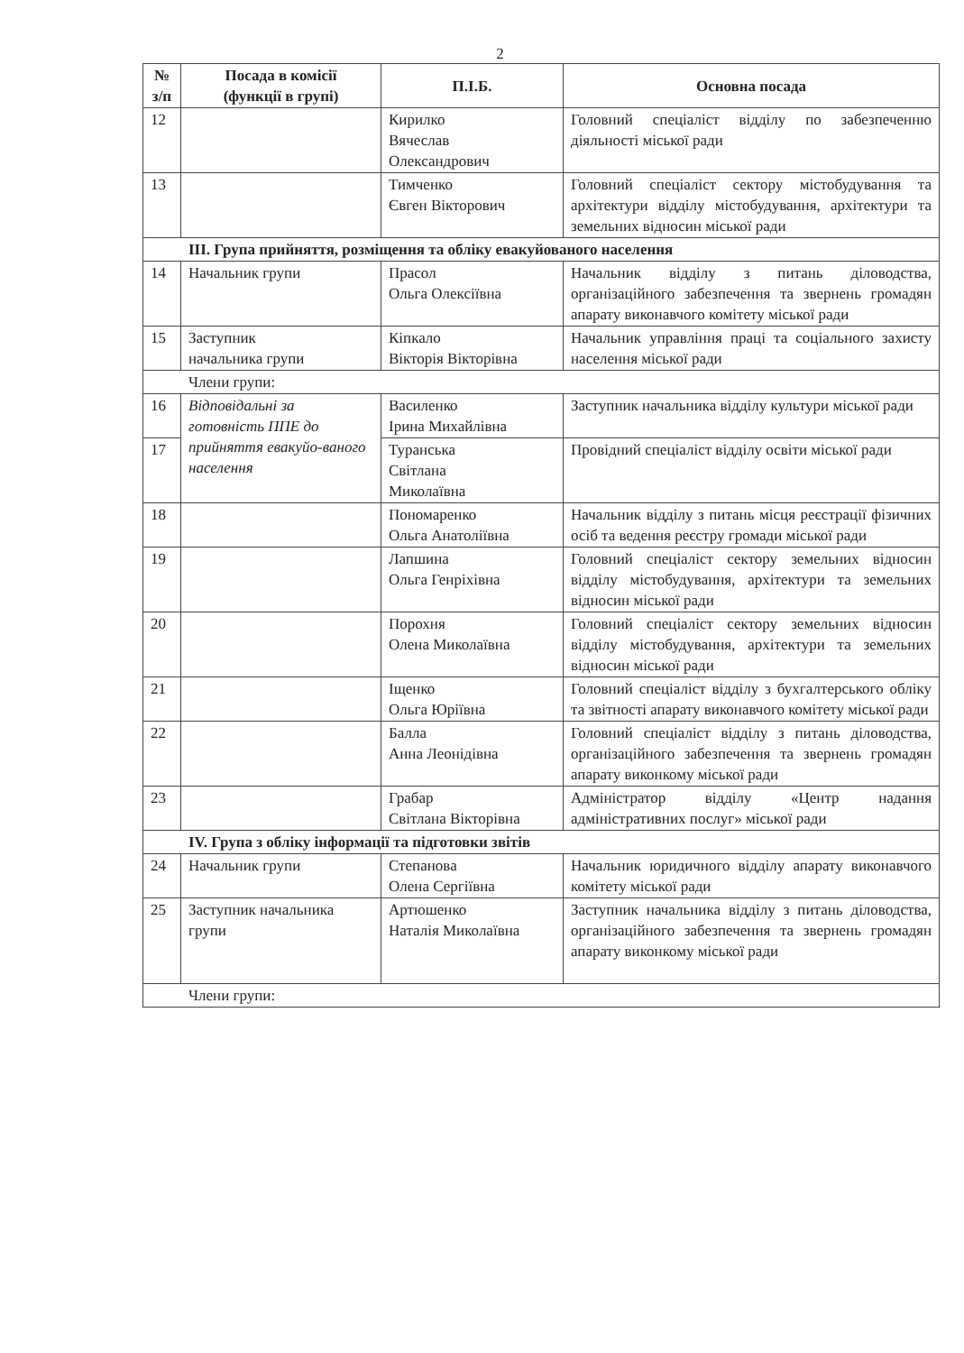2
| № з/п | Посада в комісії (функції в групі) | П.І.Б. | Основна посада |
| --- | --- | --- | --- |
| 12 | | Кирилко Вячеслав Олександрович | Головний спеціаліст відділу по забезпеченню діяльності міської ради |
| 13 | | Тимченко Євген Вікторович | Головний спеціаліст сектору містобудування та архітектури відділу містобудування, архітектури та земельних відносин міської ради |
| ІІІ. Група прийняття, розміщення та обліку евакуйованого населення | | | |
| 14 | Начальник групи | Прасол Ольга Олексіївна | Начальник відділу з питань діловодства, організаційного забезпечення та звернень громадян апарату виконавчого комітету міської ради |
| 15 | Заступник начальника групи | Кіпкало Вікторія Вікторівна | Начальник управління праці та соціального захисту населення міської ради |
| Члени групи: | | | |
| 16 | Відповідальні за готовність ППЕ до прийняття евакуйо-ваного населення | Василенко Ірина Михайлівна | Заступник начальника відділу культури міської ради |
| 17 | | Туранська Світлана Миколаївна | Провідний спеціаліст відділу освіти міської ради |
| 18 | | Пономаренко Ольга Анатоліївна | Начальник відділу з питань місця реєстрації фізичних осіб та ведення реєстру громади міської ради |
| 19 | | Лапшина Ольга Генріхівна | Головний спеціаліст сектору земельних відносин відділу містобудування, архітектури та земельних відносин міської ради |
| 20 | | Порохня Олена Миколаївна | Головний спеціаліст сектору земельних відносин відділу містобудування, архітектури та земельних відносин міської ради |
| 21 | | Іщенко Ольга Юріївна | Головний спеціаліст відділу з бухгалтерського обліку та звітності апарату виконавчого комітету міської ради |
| 22 | | Балла Анна Леонідівна | Головний спеціаліст відділу з питань діловодства, організаційного забезпечення та звернень громадян апарату виконкому міської ради |
| 23 | | Грабар Світлана Вікторівна | Адміністратор відділу «Центр надання адміністративних послуг» міської ради |
| IV. Група з обліку інформації та підготовки звітів | | | |
| 24 | Начальник групи | Степанова Олена Сергіївна | Начальник юридичного відділу апарату виконавчого комітету міської ради |
| 25 | Заступник начальника групи | Артюшенко Наталія Миколаївна | Заступник начальника відділу з питань діловодства, організаційного забезпечення та звернень громадян апарату виконкому міської ради |
| Члени групи: | | | |